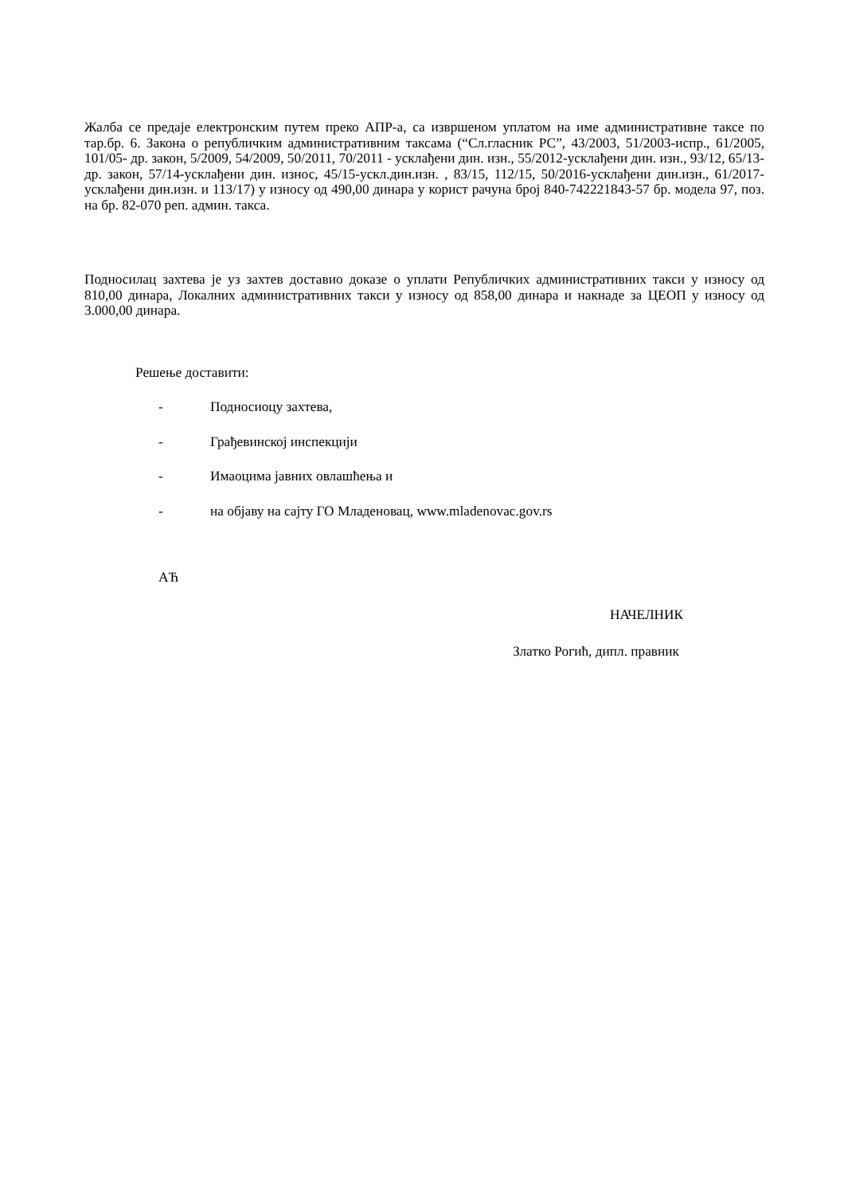Жалба се предаје електронским путем преко АПР-а, са извршеном уплатом на име административне таксе по тар.бр. 6. Закона о републичким административним таксама (“Сл.гласник РС”, 43/2003, 51/2003-испр., 61/2005, 101/05- др. закон, 5/2009, 54/2009, 50/2011, 70/2011 - усклађени дин. изн., 55/2012-усклађени дин. изн., 93/12, 65/13-др. закон, 57/14-усклађени дин. износ, 45/15-ускл.дин.изн. , 83/15, 112/15, 50/2016-усклађени дин.изн., 61/2017-усклађени дин.изн. и 113/17) у износу од 490,00 динара у корист рачуна број 840-742221843-57 бр. модела 97, поз. на бр. 82-070 реп. админ. такса.
Подносилац захтева је уз захтев доставио доказе о уплати Републичких административних такси у износу од 810,00 динара, Локалних административних такси у износу од 858,00 динара и накнаде за ЦЕОП у износу од 3.000,00 динара.
Решење доставити:
- Подносиоцу захтева,
- Грађевинској инспекцији
- Имаоцима јавних овлашћења и
- на објаву на сајту ГО Младеновац, www.mladenovac.gov.rs
АЋ
НАЧЕЛНИК
Златко Рогић, дипл. правник